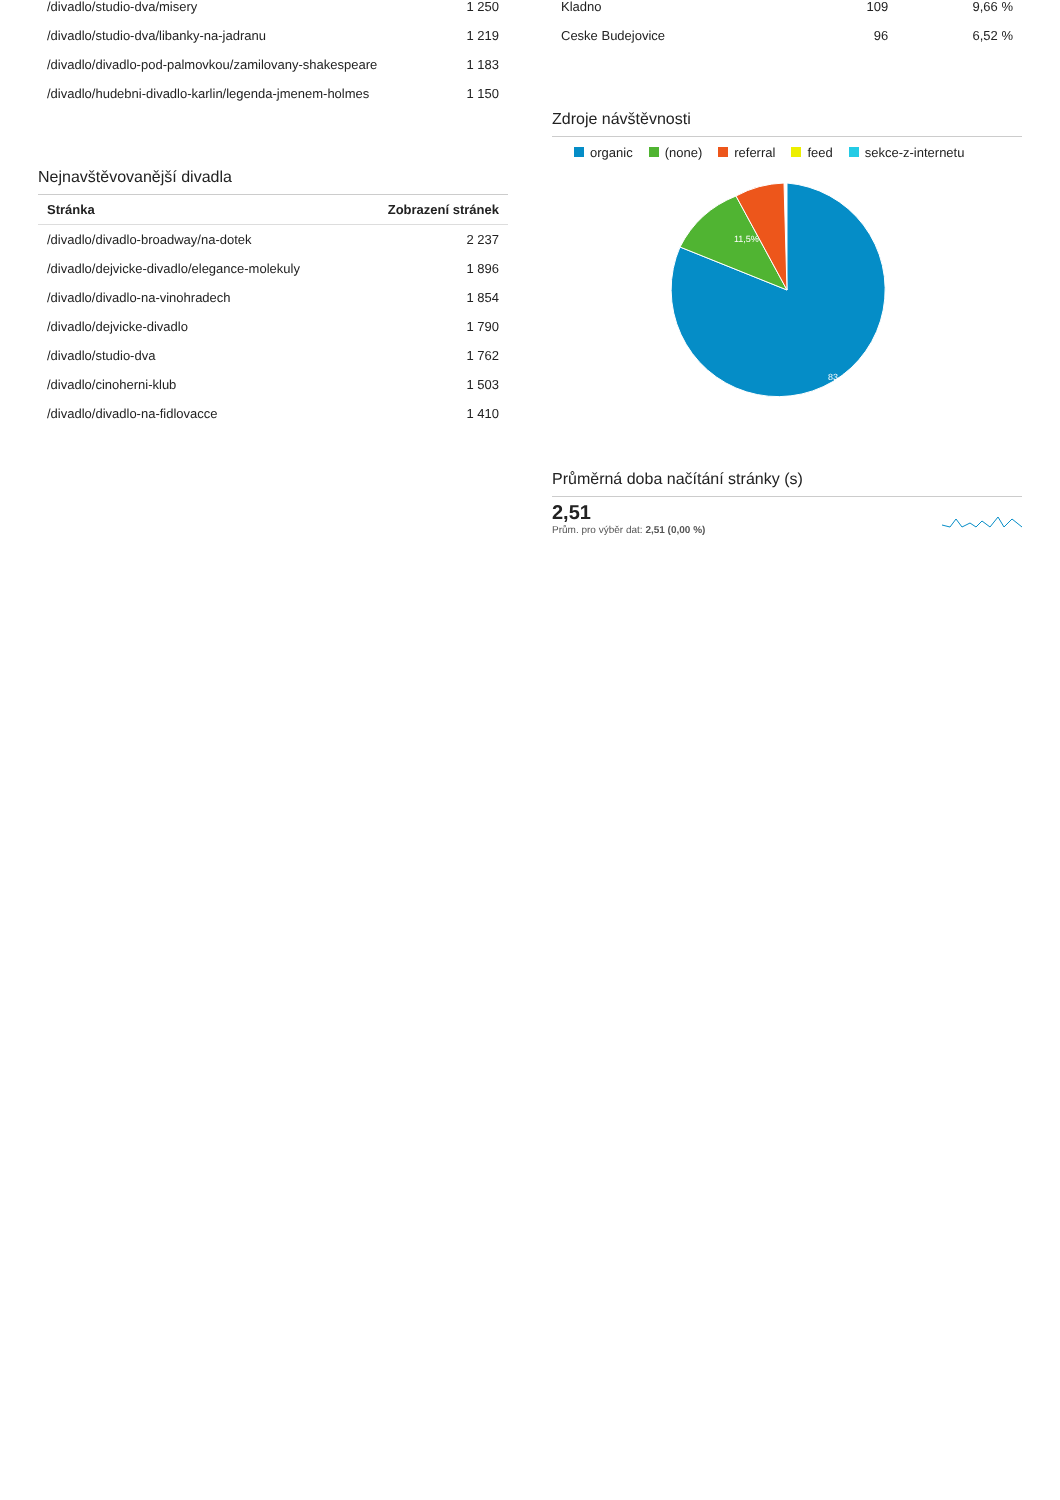| /divadlo/studio-dva/misery | 1 250 |
| /divadlo/studio-dva/libanky-na-jadranu | 1 219 |
| /divadlo/divadlo-pod-palmovkou/zamilovany-shakespeare | 1 183 |
| /divadlo/hudebni-divadlo-karlin/legenda-jmenem-holmes | 1 150 |
Nejnavštěvovanější divadla
| Stránka | Zobrazení stránek |
| --- | --- |
| /divadlo/divadlo-broadway/na-dotek | 2 237 |
| /divadlo/dejvicke-divadlo/elegance-molekuly | 1 896 |
| /divadlo/divadlo-na-vinohradech | 1 854 |
| /divadlo/dejvicke-divadlo | 1 790 |
| /divadlo/studio-dva | 1 762 |
| /divadlo/cinoherni-klub | 1 503 |
| /divadlo/divadlo-na-fidlovacce | 1 410 |
| Kladno | 109 | 9,66 % |
| Ceske Budejovice | 96 | 6,52 % |
Zdroje návštěvnosti
organic (none) referral feed sekce-z-internetu
11,5%
83,4%
Průměrná doba načítání stránky (s)
2,51
Prům. pro výběr dat: 2,51 (0,00 %)